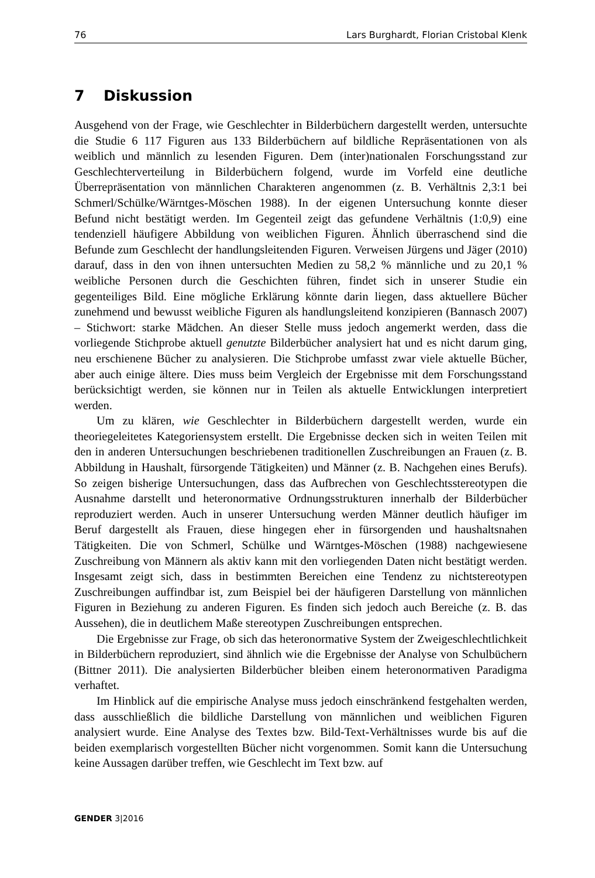76 Lars Burghardt, Florian Cristobal Klenk
7 Diskussion
Ausgehend von der Frage, wie Geschlechter in Bilderbüchern dargestellt werden, untersuchte die Studie 6 117 Figuren aus 133 Bilderbüchern auf bildliche Repräsentationen von als weiblich und männlich zu lesenden Figuren. Dem (inter)nationalen Forschungsstand zur Geschlechterverteilung in Bilderbüchern folgend, wurde im Vorfeld eine deutliche Überrepräsentation von männlichen Charakteren angenommen (z. B. Verhältnis 2,3:1 bei Schmerl/Schülke/Wärntges-Möschen 1988). In der eigenen Untersuchung konnte dieser Befund nicht bestätigt werden. Im Gegenteil zeigt das gefundene Verhältnis (1:0,9) eine tendenziell häufigere Abbildung von weiblichen Figuren. Ähnlich überraschend sind die Befunde zum Geschlecht der handlungsleitenden Figuren. Verweisen Jürgens und Jäger (2010) darauf, dass in den von ihnen untersuchten Medien zu 58,2 % männliche und zu 20,1 % weibliche Personen durch die Geschichten führen, findet sich in unserer Studie ein gegenteiliges Bild. Eine mögliche Erklärung könnte darin liegen, dass aktuellere Bücher zunehmend und bewusst weibliche Figuren als handlungsleitend konzipieren (Bannasch 2007) – Stichwort: starke Mädchen. An dieser Stelle muss jedoch angemerkt werden, dass die vorliegende Stichprobe aktuell genutzte Bilderbücher analysiert hat und es nicht darum ging, neu erschienene Bücher zu analysieren. Die Stichprobe umfasst zwar viele aktuelle Bücher, aber auch einige ältere. Dies muss beim Vergleich der Ergebnisse mit dem Forschungsstand berücksichtigt werden, sie können nur in Teilen als aktuelle Entwicklungen interpretiert werden.
Um zu klären, wie Geschlechter in Bilderbüchern dargestellt werden, wurde ein theoriegeleitetes Kategoriensystem erstellt. Die Ergebnisse decken sich in weiten Teilen mit den in anderen Untersuchungen beschriebenen traditionellen Zuschreibungen an Frauen (z. B. Abbildung in Haushalt, fürsorgende Tätigkeiten) und Männer (z. B. Nachgehen eines Berufs). So zeigen bisherige Untersuchungen, dass das Aufbrechen von Geschlechtsstereotypen die Ausnahme darstellt und heteronormative Ordnungsstrukturen innerhalb der Bilderbücher reproduziert werden. Auch in unserer Untersuchung werden Männer deutlich häufiger im Beruf dargestellt als Frauen, diese hingegen eher in fürsorgenden und haushaltsnahen Tätigkeiten. Die von Schmerl, Schülke und Wärntges-Möschen (1988) nachgewiesene Zuschreibung von Männern als aktiv kann mit den vorliegenden Daten nicht bestätigt werden. Insgesamt zeigt sich, dass in bestimmten Bereichen eine Tendenz zu nichtstereotypen Zuschreibungen auffindbar ist, zum Beispiel bei der häufigeren Darstellung von männlichen Figuren in Beziehung zu anderen Figuren. Es finden sich jedoch auch Bereiche (z. B. das Aussehen), die in deutlichem Maße stereotypen Zuschreibungen entsprechen.
Die Ergebnisse zur Frage, ob sich das heteronormative System der Zweigeschlechtlichkeit in Bilderbüchern reproduziert, sind ähnlich wie die Ergebnisse der Analyse von Schulbüchern (Bittner 2011). Die analysierten Bilderbücher bleiben einem heteronormativen Paradigma verhaftet.
Im Hinblick auf die empirische Analyse muss jedoch einschränkend festgehalten werden, dass ausschließlich die bildliche Darstellung von männlichen und weiblichen Figuren analysiert wurde. Eine Analyse des Textes bzw. Bild-Text-Verhältnisses wurde bis auf die beiden exemplarisch vorgestellten Bücher nicht vorgenommen. Somit kann die Untersuchung keine Aussagen darüber treffen, wie Geschlecht im Text bzw. auf
GENDER 3|2016